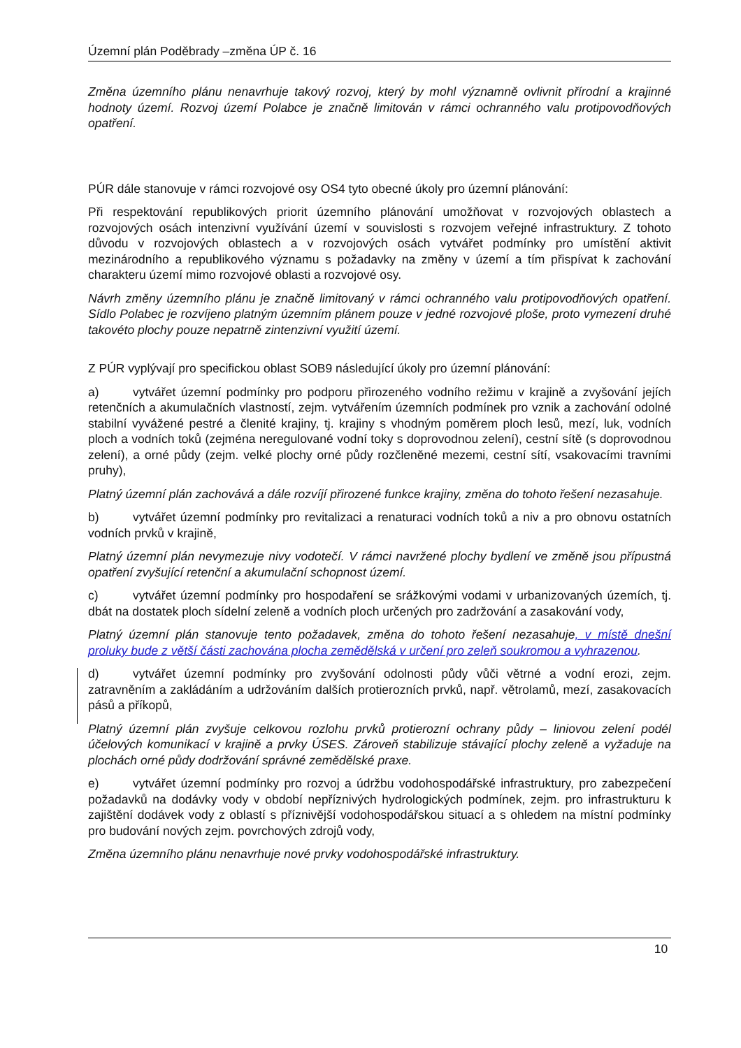Územní plán Poděbrady –změna ÚP č. 16
Změna územního plánu nenavrhuje takový rozvoj, který by mohl významně ovlivnit přírodní a krajinné hodnoty území. Rozvoj území Polabce je značně limitován v rámci ochranného valu protipovodňových opatření.
PÚR dále stanovuje v rámci rozvojové osy OS4 tyto obecné úkoly pro územní plánování:
Při respektování republikových priorit územního plánování umožňovat v rozvojových oblastech a rozvojových osách intenzivní využívání území v souvislosti s rozvojem veřejné infrastruktury. Z tohoto důvodu v rozvojových oblastech a v rozvojových osách vytvářet podmínky pro umístění aktivit mezinárodního a republikového významu s požadavky na změny v území a tím přispívat k zachování charakteru území mimo rozvojové oblasti a rozvojové osy.
Návrh změny územního plánu je značně limitovaný v rámci ochranného valu protipovodňových opatření. Sídlo Polabec je rozvíjeno platným územním plánem pouze v jedné rozvojové ploše, proto vymezení druhé takovéto plochy pouze nepatrně zintenzivní využití území.
Z PÚR vyplývají pro specifickou oblast SOB9 následující úkoly pro územní plánování:
a) vytvářet územní podmínky pro podporu přirozeného vodního režimu v krajině a zvyšování jejích retenčních a akumulačních vlastností, zejm. vytvářením územních podmínek pro vznik a zachování odolné stabilní vyvážené pestré a členité krajiny, tj. krajiny s vhodným poměrem ploch lesů, mezí, luk, vodních ploch a vodních toků (zejména neregulované vodní toky s doprovodnou zelení), cestní sítě (s doprovodnou zelení), a orné půdy (zejm. velké plochy orné půdy rozčleněné mezemi, cestní sítí, vsakovacími travními pruhy),
Platný územní plán zachovává a dále rozvíjí přirozené funkce krajiny, změna do tohoto řešení nezasahuje.
b) vytvářet územní podmínky pro revitalizaci a renaturaci vodních toků a niv a pro obnovu ostatních vodních prvků v krajině,
Platný územní plán nevymezuje nivy vodotečí. V rámci navržené plochy bydlení ve změně jsou přípustná opatření zvyšující retenční a akumulační schopnost území.
c) vytvářet územní podmínky pro hospodaření se srážkovými vodami v urbanizovaných územích, tj. dbát na dostatek ploch sídelní zeleně a vodních ploch určených pro zadržování a zasakování vody,
Platný územní plán stanovuje tento požadavek, změna do tohoto řešení nezasahuje, v místě dnešní proluky bude z větší části zachována plocha zemědělská v určení pro zeleň soukromou a vyhrazenou.
d) vytvářet územní podmínky pro zvyšování odolnosti půdy vůči větrné a vodní erozi, zejm. zatravněním a zakládáním a udržováním dalších protierozních prvků, např. větrolamů, mezí, zasakovacích pásů a příkopů,
Platný územní plán zvyšuje celkovou rozlohu prvků protierozní ochrany půdy – liniovou zelení podél účelových komunikací v krajině a prvky ÚSES. Zároveň stabilizuje stávající plochy zeleně a vyžaduje na plochách orné půdy dodržování správné zemědělské praxe.
e) vytvářet územní podmínky pro rozvoj a údržbu vodohospodářské infrastruktury, pro zabezpečení požadavků na dodávky vody v období nepříznivých hydrologických podmínek, zejm. pro infrastrukturu k zajištění dodávek vody z oblastí s příznivější vodohospodářskou situací a s ohledem na místní podmínky pro budování nových zejm. povrchových zdrojů vody,
Změna územního plánu nenavrhuje nové prvky vodohospodářské infrastruktury.
10